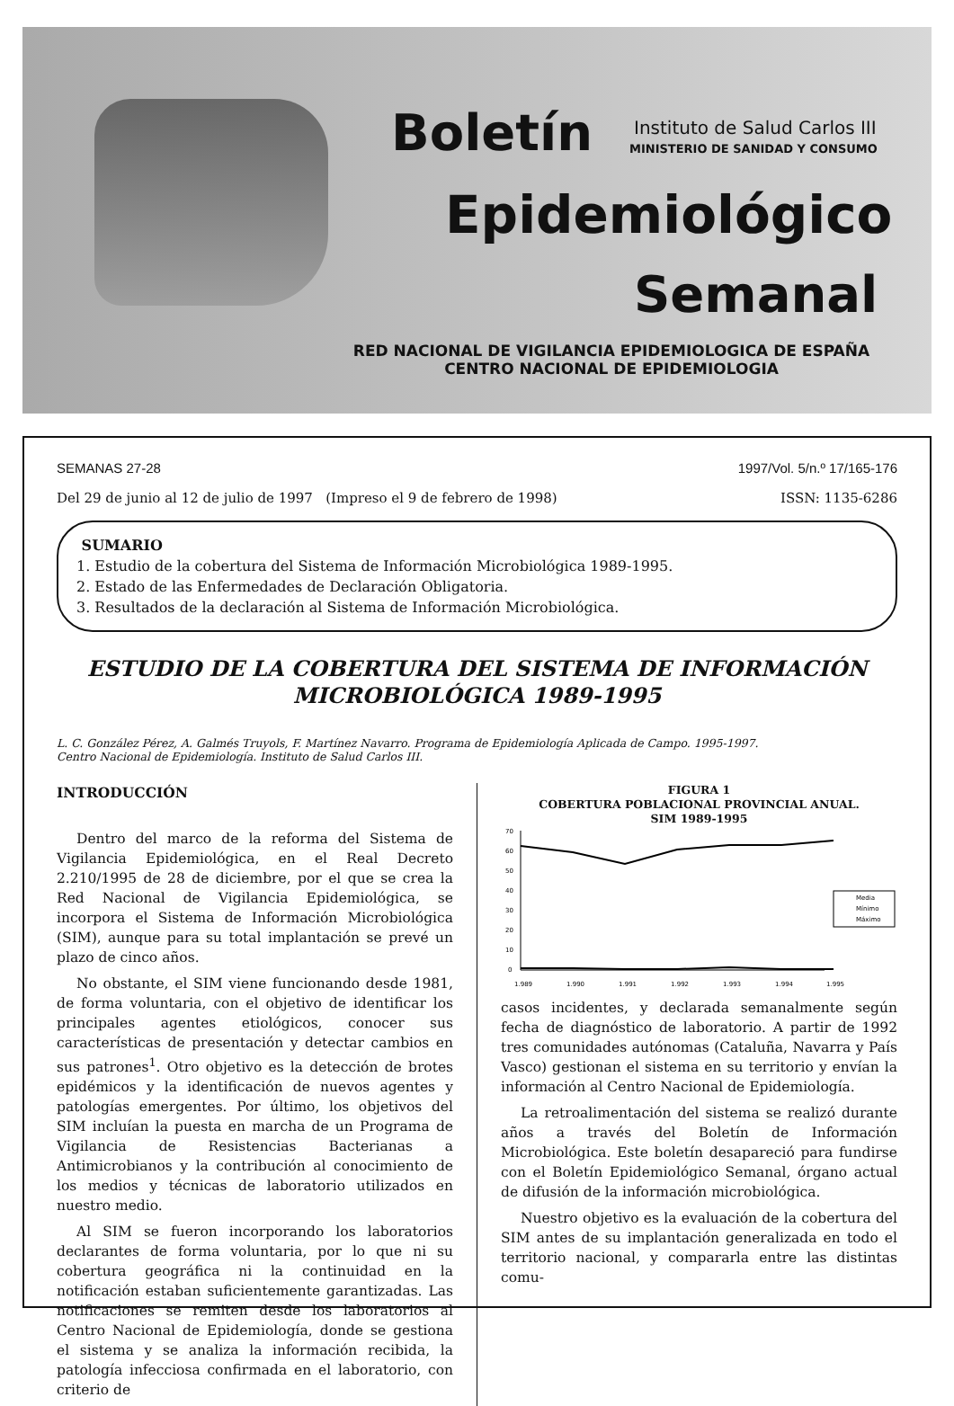Boletín Instituto de Salud Carlos III
MINISTERIO DE SANIDAD Y CONSUMO
Epidemiológico
Semanal
RED NACIONAL DE VIGILANCIA EPIDEMIOLOGICA DE ESPAÑA
CENTRO NACIONAL DE EPIDEMIOLOGIA
SEMANAS 27-28 1997/Vol. 5/n.º 17/165-176
Del 29 de junio al 12 de julio de 1997 (Impreso el 9 de febrero de 1998) ISSN: 1135-6286
SUMARIO
1. Estudio de la cobertura del Sistema de Información Microbiológica 1989-1995.
2. Estado de las Enfermedades de Declaración Obligatoria.
3. Resultados de la declaración al Sistema de Información Microbiológica.
ESTUDIO DE LA COBERTURA DEL SISTEMA DE INFORMACIÓN
MICROBIOLÓGICA 1989-1995
L. C. González Pérez, A. Galmés Truyols, F. Martínez Navarro. Programa de Epidemiología Aplicada de Campo. 1995-1997.
Centro Nacional de Epidemiología. Instituto de Salud Carlos III.
INTRODUCCIÓN
Dentro del marco de la reforma del Sistema de Vigilancia Epidemiológica, en el Real Decreto 2.210/1995 de 28 de diciembre, por el que se crea la Red Nacional de Vigilancia Epidemiológica, se incorpora el Sistema de Información Microbiológica (SIM), aunque para su total implantación se prevé un plazo de cinco años.
No obstante, el SIM viene funcionando desde 1981, de forma voluntaria, con el objetivo de identificar los principales agentes etiológicos, conocer sus características de presentación y detectar cambios en sus patrones<sup>1</sup>. Otro objetivo es la detección de brotes epidémicos y la identificación de nuevos agentes y patologías emergentes. Por último, los objetivos del SIM incluían la puesta en marcha de un Programa de Vigilancia de Resistencias Bacterianas a Antimicrobianos y la contribución al conocimiento de los medios y técnicas de laboratorio utilizados en nuestro medio.
Al SIM se fueron incorporando los laboratorios declarantes de forma voluntaria, por lo que ni su cobertura geográfica ni la continuidad en la notificación estaban suficientemente garantizadas. Las notificaciones se remiten desde los laboratorios al Centro Nacional de Epidemiología, donde se gestiona el sistema y se analiza la información recibida, la patología infecciosa confirmada en el laboratorio, con criterio de
FIGURA 1
COBERTURA POBLACIONAL PROVINCIAL ANUAL.
SIM 1989-1995
70
60
50
40
30
20
10
0
1.989
1.990
1.991
1.992
1.993
1.994
1.995
Media
Mínimo
Máximo
casos incidentes, y declarada semanalmente según fecha de diagnóstico de laboratorio. A partir de 1992 tres comunidades autónomas (Cataluña, Navarra y País Vasco) gestionan el sistema en su territorio y envían la información al Centro Nacional de Epidemiología.
La retroalimentación del sistema se realizó durante años a través del Boletín de Información Microbiológica. Este boletín desapareció para fundirse con el Boletín Epidemiológico Semanal, órgano actual de difusión de la información microbiológica.
Nuestro objetivo es la evaluación de la cobertura del SIM antes de su implantación generalizada en todo el territorio nacional, y compararla entre las distintas comu-